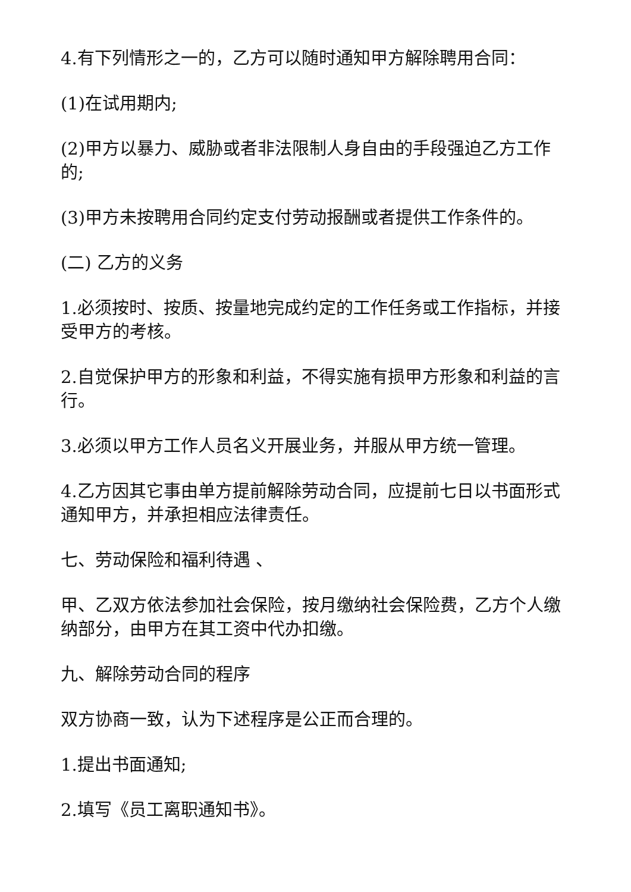4.有下列情形之一的，乙方可以随时通知甲方解除聘用合同：
(1)在试用期内;
(2)甲方以暴力、威胁或者非法限制人身自由的手段强迫乙方工作的;
(3)甲方未按聘用合同约定支付劳动报酬或者提供工作条件的。
(二) 乙方的义务
1.必须按时、按质、按量地完成约定的工作任务或工作指标，并接受甲方的考核。
2.自觉保护甲方的形象和利益，不得实施有损甲方形象和利益的言行。
3.必须以甲方工作人员名义开展业务，并服从甲方统一管理。
4.乙方因其它事由单方提前解除劳动合同，应提前七日以书面形式通知甲方，并承担相应法律责任。
七、劳动保险和福利待遇 、
甲、乙双方依法参加社会保险，按月缴纳社会保险费，乙方个人缴纳部分，由甲方在其工资中代办扣缴。
九、解除劳动合同的程序
双方协商一致，认为下述程序是公正而合理的。
1.提出书面通知;
2.填写《员工离职通知书》。